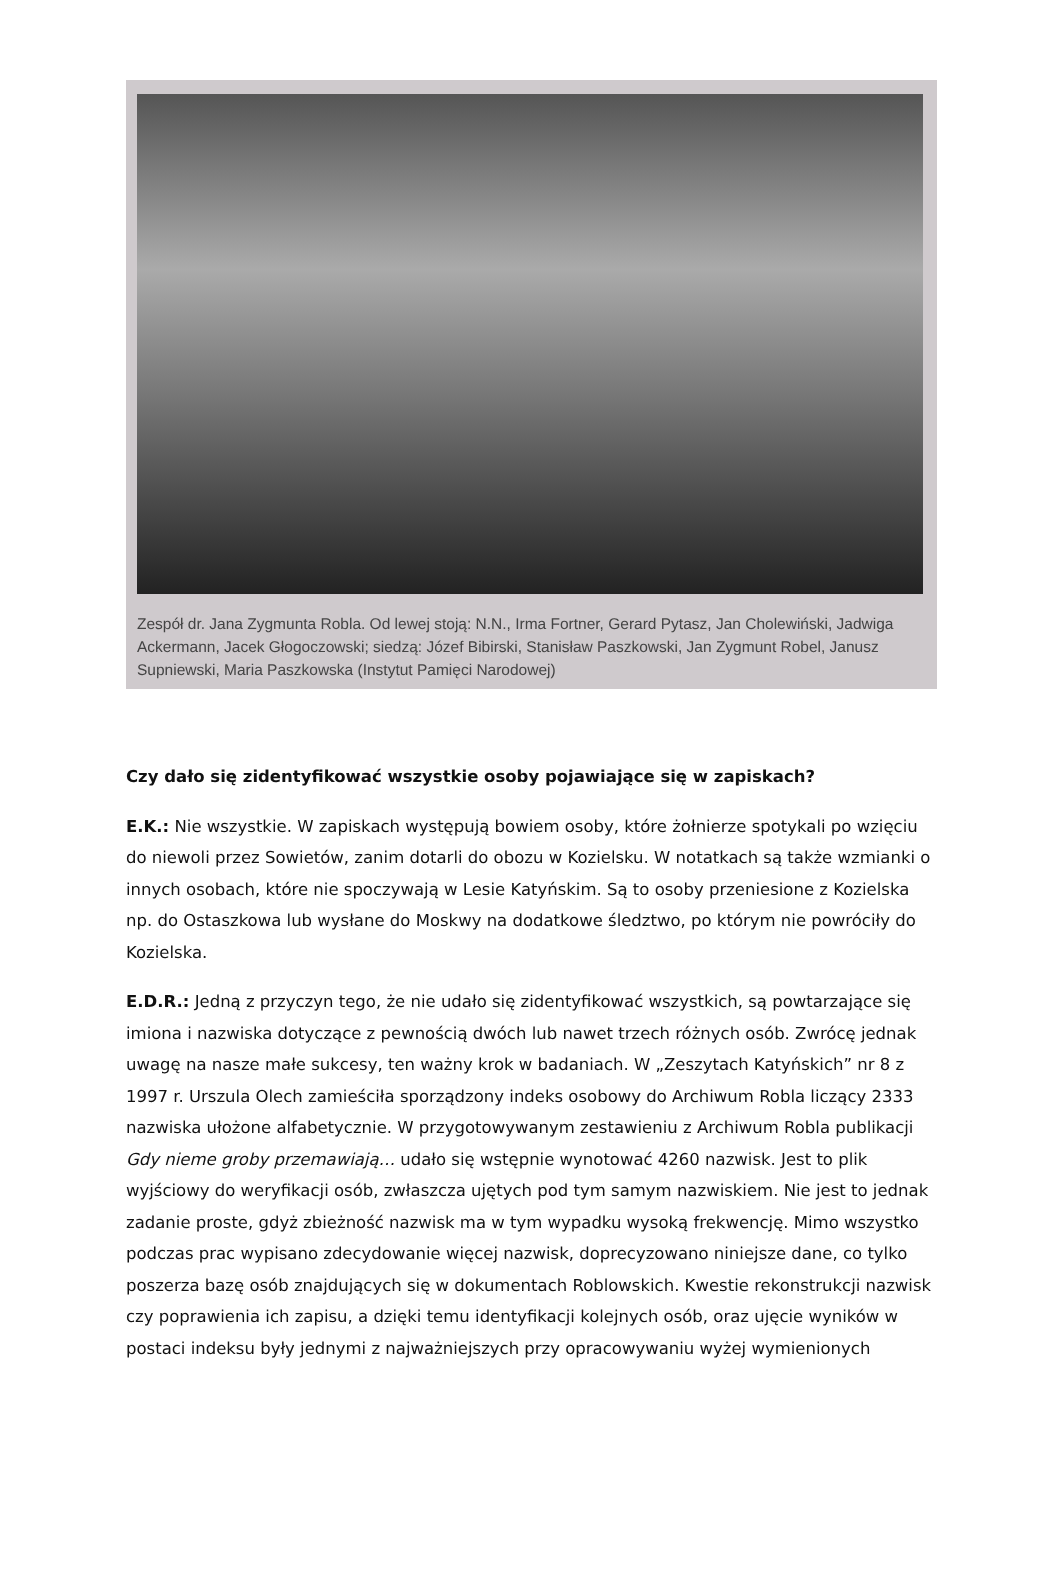Zespół dr. Jana Zygmunta Robla. Od lewej stoją: N.N., Irma Fortner, Gerard Pytasz, Jan Cholewiński, Jadwiga Ackermann, Jacek Głogoczowski; siedzą: Józef Bibirski, Stanisław Paszkowski, Jan Zygmunt Robel, Janusz Supniewski, Maria Paszkowska (Instytut Pamięci Narodowej)
Czy dało się zidentyfikować wszystkie osoby pojawiające się w zapiskach?
E.K.: Nie wszystkie. W zapiskach występują bowiem osoby, które żołnierze spotykali po wzięciu do niewoli przez Sowietów, zanim dotarli do obozu w Kozielsku. W notatkach są także wzmianki o innych osobach, które nie spoczywają w Lesie Katyńskim. Są to osoby przeniesione z Kozielska np. do Ostaszkowa lub wysłane do Moskwy na dodatkowe śledztwo, po którym nie powróciły do Kozielska.
E.D.R.: Jedną z przyczyn tego, że nie udało się zidentyfikować wszystkich, są powtarzające się imiona i nazwiska dotyczące z pewnością dwóch lub nawet trzech różnych osób. Zwrócę jednak uwagę na nasze małe sukcesy, ten ważny krok w badaniach. W „Zeszytach Katyńskich” nr 8 z 1997 r. Urszula Olech zamieściła sporządzony indeks osobowy do Archiwum Robla liczący 2333 nazwiska ułożone alfabetycznie. W przygotowywanym zestawieniu z Archiwum Robla publikacji Gdy nieme groby przemawiają… udało się wstępnie wynotować 4260 nazwisk. Jest to plik wyjściowy do weryfikacji osób, zwłaszcza ujętych pod tym samym nazwiskiem. Nie jest to jednak zadanie proste, gdyż zbieżność nazwisk ma w tym wypadku wysoką frekwencję. Mimo wszystko podczas prac wypisano zdecydowanie więcej nazwisk, doprecyzowano niniejsze dane, co tylko poszerza bazę osób znajdujących się w dokumentach Roblowskich. Kwestie rekonstrukcji nazwisk czy poprawienia ich zapisu, a dzięki temu identyfikacji kolejnych osób, oraz ujęcie wyników w postaci indeksu były jednymi z najważniejszych przy opracowywaniu wyżej wymienionych